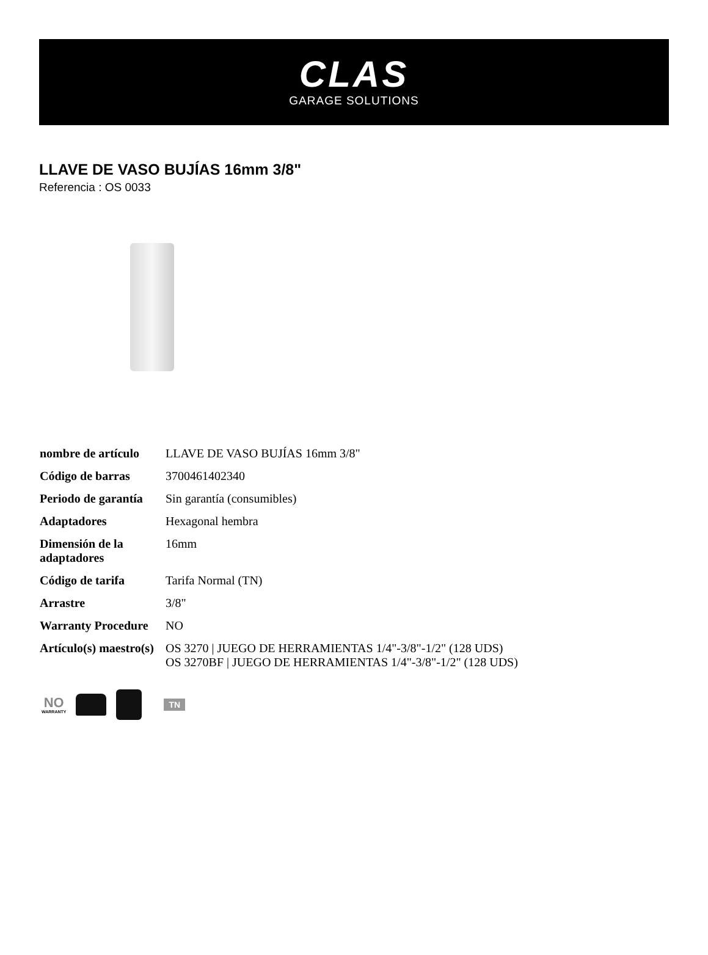CLAS
GARAGE SOLUTIONS
LLAVE DE VASO BUJÍAS 16mm 3/8"
Referencia : OS 0033
| nombre de artículo | LLAVE DE VASO BUJÍAS 16mm 3/8" |
| Código de barras | 3700461402340 |
| Periodo de garantía | Sin garantía (consumibles) |
| Adaptadores | Hexagonal hembra |
| Dimensión de la adaptadores | 16mm |
| Código de tarifa | Tarifa Normal (TN) |
| Arrastre | 3/8" |
| Warranty Procedure | NO |
| Artículo(s) maestro(s) | OS 3270 / JUEGO DE HERRAMIENTAS 1/4"-3/8"-1/2" (128 UDS) OS 3270BF / JUEGO DE HERRAMIENTAS 1/4"-3/8"-1/2" (128 UDS) |
NO
WARRANTY
TN